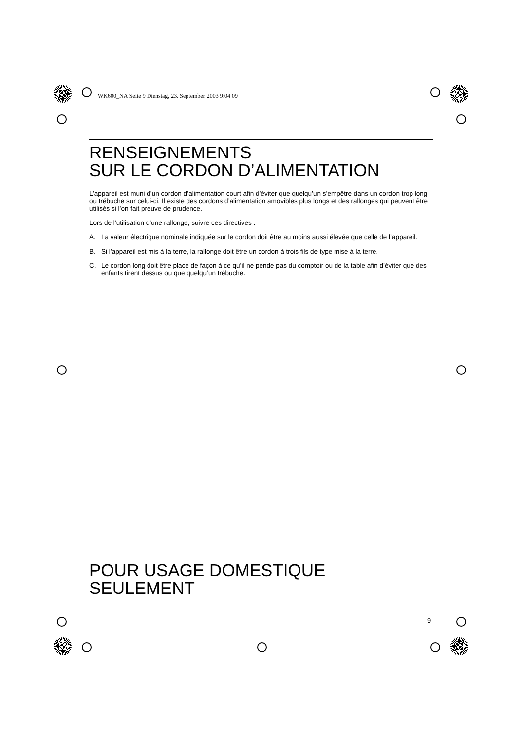WK600_NA Seite 9 Dienstag, 23. September 2003 9:04 09
RENSEIGNEMENTS
SUR LE CORDON D’ALIMENTATION
L’appareil est muni d’un cordon d’alimentation court afin d’éviter que quelqu’un s’empêtre dans un cordon trop long ou trébuche sur celui-ci. Il existe des cordons d’alimentation amovibles plus longs et des rallonges qui peuvent être utilisés si l’on fait preuve de prudence.
Lors de l’utilisation d’une rallonge, suivre ces directives :
A. La valeur électrique nominale indiquée sur le cordon doit être au moins aussi élevée que celle de l’appareil.
B. Si l’appareil est mis à la terre, la rallonge doit être un cordon à trois fils de type mise à la terre.
C. Le cordon long doit être placé de façon à ce qu’il ne pende pas du comptoir ou de la table afin d’éviter que des enfants tirent dessus ou que quelqu’un trébuche.
POUR USAGE DOMESTIQUE
SEULEMENT
9